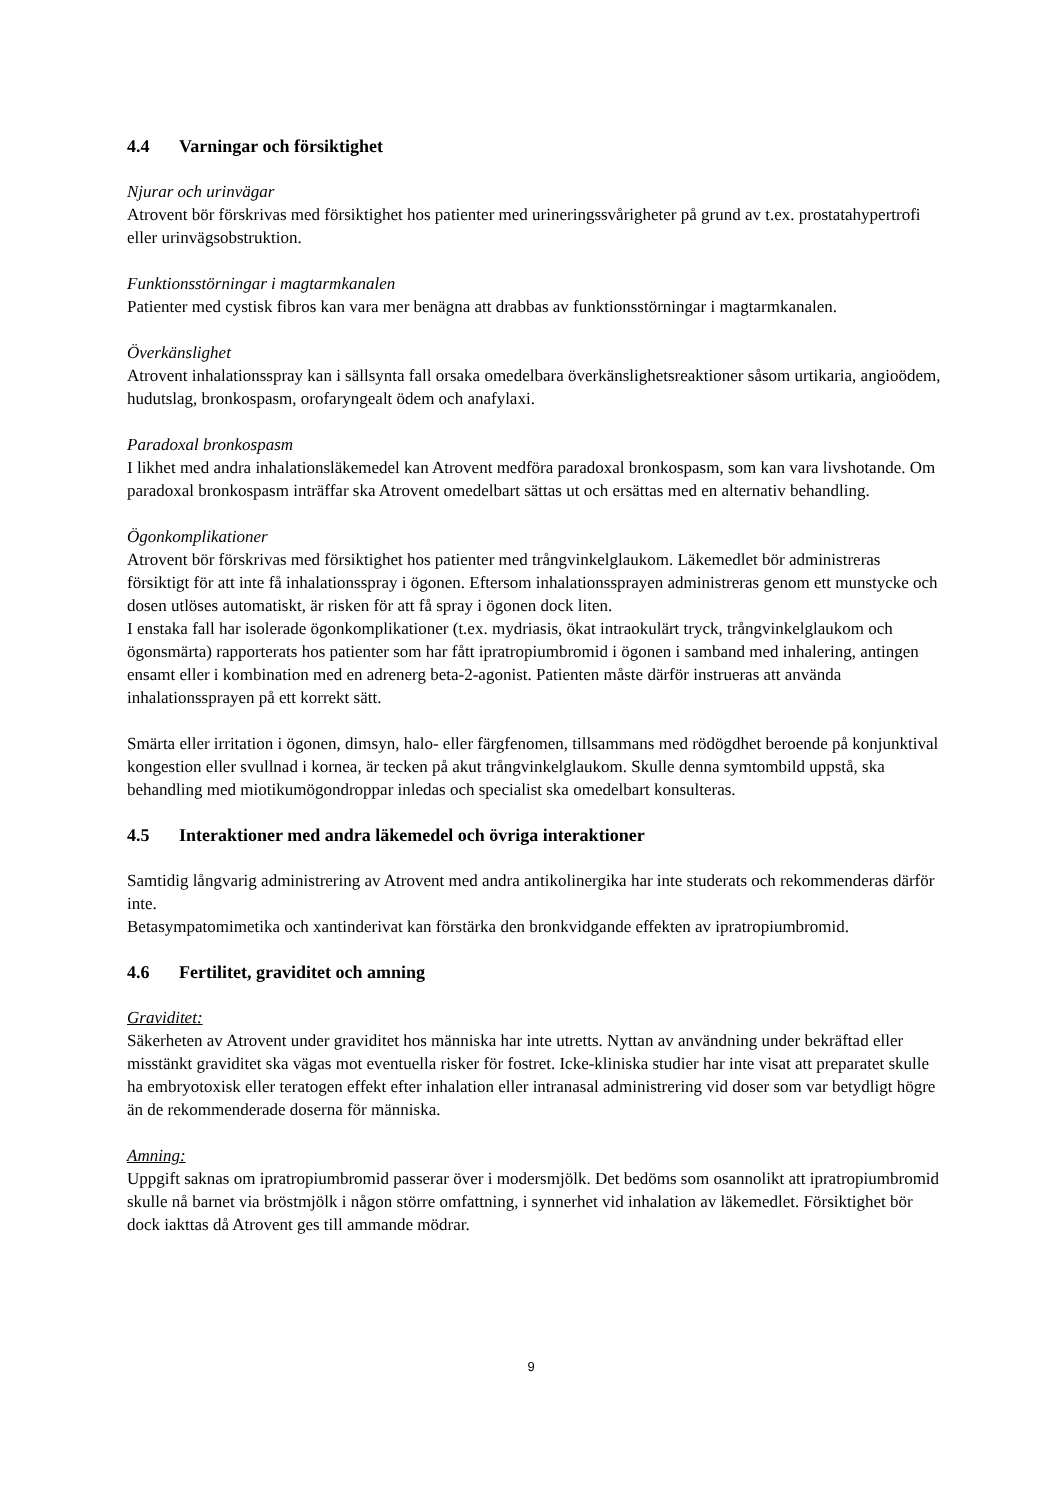4.4 Varningar och försiktighet
Njurar och urinvägar
Atrovent bör förskrivas med försiktighet hos patienter med urineringssvårigheter på grund av t.ex. prostatahypertrofi eller urinvägsobstruktion.
Funktionsstörningar i magtarmkanalen
Patienter med cystisk fibros kan vara mer benägna att drabbas av funktionsstörningar i magtarmkanalen.
Överkänslighet
Atrovent inhalationsspray kan i sällsynta fall orsaka omedelbara överkänslighetsreaktioner såsom urtikaria, angioödem, hudutslag, bronkospasm, orofaryngealt ödem och anafylaxi.
Paradoxal bronkospasm
I likhet med andra inhalationsläkemedel kan Atrovent medföra paradoxal bronkospasm, som kan vara livshotande. Om paradoxal bronkospasm inträffar ska Atrovent omedelbart sättas ut och ersättas med en alternativ behandling.
Ögonkomplikationer
Atrovent bör förskrivas med försiktighet hos patienter med trångvinkelglaukom. Läkemedlet bör administreras försiktigt för att inte få inhalationsspray i ögonen. Eftersom inhalationssprayen administreras genom ett munstycke och dosen utlöses automatiskt, är risken för att få spray i ögonen dock liten.
I enstaka fall har isolerade ögonkomplikationer (t.ex. mydriasis, ökat intraokulärt tryck, trångvinkelglaukom och ögonsmärta) rapporterats hos patienter som har fått ipratropiumbromid i ögonen i samband med inhalering, antingen ensamt eller i kombination med en adrenerg beta-2-agonist. Patienten måste därför instrueras att använda inhalationssprayen på ett korrekt sätt.
Smärta eller irritation i ögonen, dimsyn, halo- eller färgfenomen, tillsammans med rödögdhet beroende på konjunktival kongestion eller svullnad i kornea, är tecken på akut trångvinkelglaukom. Skulle denna symtombild uppstå, ska behandling med miotikumögondroppar inledas och specialist ska omedelbart konsulteras.
4.5 Interaktioner med andra läkemedel och övriga interaktioner
Samtidig långvarig administrering av Atrovent med andra antikolinergika har inte studerats och rekommenderas därför inte.
Betasympatomimetika och xantinderivat kan förstärka den bronkvidgande effekten av ipratropiumbromid.
4.6 Fertilitet, graviditet och amning
Graviditet:
Säkerheten av Atrovent under graviditet hos människa har inte utretts. Nyttan av användning under bekräftad eller misstänkt graviditet ska vägas mot eventuella risker för fostret. Icke-kliniska studier har inte visat att preparatet skulle ha embryotoxisk eller teratogen effekt efter inhalation eller intranasal administrering vid doser som var betydligt högre än de rekommenderade doserna för människa.
Amning:
Uppgift saknas om ipratropiumbromid passerar över i modersmjölk. Det bedöms som osannolikt att ipratropiumbromid skulle nå barnet via bröstmjölk i någon större omfattning, i synnerhet vid inhalation av läkemedlet. Försiktighet bör dock iakttas då Atrovent ges till ammande mödrar.
9